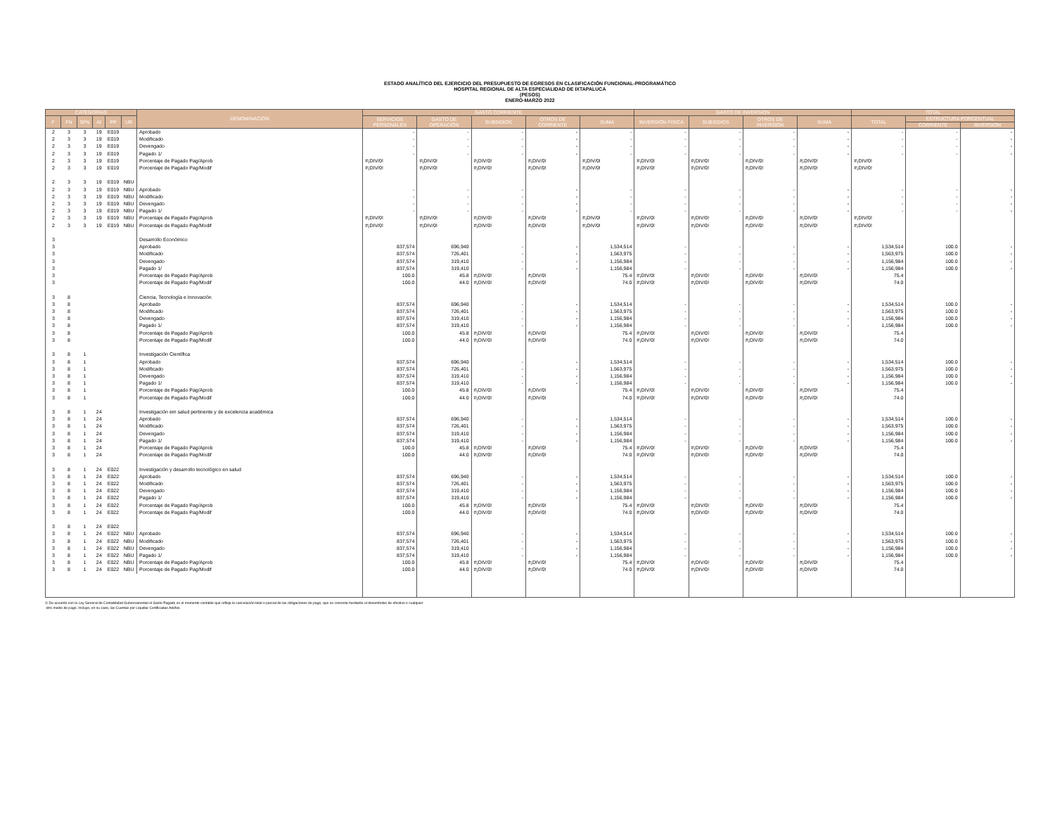ESTADO ANALÍTICO DEL EJERCICIO DEL PRESUPUESTO DE EGRESOS EN CLASIFICACIÓN FUNCIONAL-PROGRAMÁTICO
HOSPITAL REGIONAL DE ALTA ESPECIALIDAD DE IXTAPALUCA
(PESOS)
ENERO-MARZO 2022
| CATEGORÍAS | | | | | | DENOMINACIÓN | GASTO CORRIENTE | | | | | GASTO DE INVERSIÓN | | | | TOTAL | | |
| --- | --- | --- | --- | --- | --- | --- | --- | --- | --- | --- | --- | --- | --- | --- | --- | --- | --- | --- |
| F | FN | SFN | AI | PP | UR | | SERVICIOS PERSONALES | GASTO DE OPERACIÓN | SUBSIDIOS | OTROS DE CORRIENTE | SUMA | INVERSIÓN FÍSICA | SUBSIDIOS | OTROS DE INVERSIÓN | SUMA | TOTAL | ESTRUCTURA PORCENTUAL | |
| | | | | | | | | | | | | | | | | | CORRIENTE | INVERSIÓN |
| 2 | 3 | 3 | 19 | E019 | | Aprobado | - | - | - | - | - | - | - | - | - | - | - | - |
| 2 | 3 | 3 | 19 | E019 | | Modificado | - | - | - | - | - | - | - | - | - | - | - | - |
| 2 | 3 | 3 | 19 | E019 | | Devengado | - | - | - | - | - | - | - | - | - | - | - | - |
| 2 | 3 | 3 | 19 | E019 | | Pagado 1/ | - | - | - | - | - | - | - | - | - | - | - | - |
| 2 | 3 | 3 | 19 | E019 | | Porcentaje de Pagado Pag/Aprob | #¡DIV/0! | #¡DIV/0! | #¡DIV/0! | #¡DIV/0! | #¡DIV/0! | #¡DIV/0! | #¡DIV/0! | #¡DIV/0! | #¡DIV/0! | #¡DIV/0! | | |
| 2 | 3 | 3 | 19 | E019 | | Porcentaje de Pagado Pag/Modif | #¡DIV/0! | #¡DIV/0! | #¡DIV/0! | #¡DIV/0! | #¡DIV/0! | #¡DIV/0! | #¡DIV/0! | #¡DIV/0! | #¡DIV/0! | #¡DIV/0! | | |
| 2 | 3 | 3 | 19 | E019 | NBU | | | | | | | | | | | | | |
| 2 | 3 | 3 | 19 | E019 | NBU | Aprobado | - | - | - | - | - | - | - | - | - | - | - | - |
| 2 | 3 | 3 | 19 | E019 | NBU | Modificado | - | - | - | - | - | - | - | - | - | - | - | - |
| 2 | 3 | 3 | 19 | E019 | NBU | Devengado | - | - | - | - | - | - | - | - | - | - | - | - |
| 2 | 3 | 3 | 19 | E019 | NBU | Pagado 1/ | - | - | - | - | - | - | - | - | - | - | - | - |
| 2 | 3 | 3 | 19 | E019 | NBU | Porcentaje de Pagado Pag/Aprob | #¡DIV/0! | #¡DIV/0! | #¡DIV/0! | #¡DIV/0! | #¡DIV/0! | #¡DIV/0! | #¡DIV/0! | #¡DIV/0! | #¡DIV/0! | #¡DIV/0! | | |
| 2 | 3 | 3 | 19 | E019 | NBU | Porcentaje de Pagado Pag/Modif | #¡DIV/0! | #¡DIV/0! | #¡DIV/0! | #¡DIV/0! | #¡DIV/0! | #¡DIV/0! | #¡DIV/0! | #¡DIV/0! | #¡DIV/0! | #¡DIV/0! | | |
| 3 | | | | | | Desarrollo Económico | | | | | | | | | | | | |
| 3 | | | | | | Aprobado | 837,574 | 696,940 | - | - | 1,534,514 | - | - | - | - | 1,534,514 | 100.0 | - |
| 3 | | | | | | Modificado | 837,574 | 726,401 | - | - | 1,563,975 | - | - | - | - | 1,563,975 | 100.0 | - |
| 3 | | | | | | Devengado | 837,574 | 319,410 | - | - | 1,156,984 | - | - | - | - | 1,156,984 | 100.0 | - |
| 3 | | | | | | Pagado 1/ | 837,574 | 319,410 | - | - | 1,156,984 | - | - | - | - | 1,156,984 | 100.0 | - |
| 3 | | | | | | Porcentaje de Pagado Pag/Aprob | 100.0 | 45.8 | #¡DIV/0! | #¡DIV/0! | 75.4 | #¡DIV/0! | #¡DIV/0! | #¡DIV/0! | #¡DIV/0! | 75.4 | | |
| 3 | | | | | | Porcentaje de Pagado Pag/Modif | 100.0 | 44.0 | #¡DIV/0! | #¡DIV/0! | 74.0 | #¡DIV/0! | #¡DIV/0! | #¡DIV/0! | #¡DIV/0! | 74.0 | | |
| 3 | 8 | | | | | Ciencia, Tecnología e Innovación | | | | | | | | | | | | |
| 3 | 8 | | | | | Aprobado | 837,574 | 696,940 | - | - | 1,534,514 | - | - | - | - | 1,534,514 | 100.0 | - |
| 3 | 8 | | | | | Modificado | 837,574 | 726,401 | - | - | 1,563,975 | - | - | - | - | 1,563,975 | 100.0 | - |
| 3 | 8 | | | | | Devengado | 837,574 | 319,410 | - | - | 1,156,984 | - | - | - | - | 1,156,984 | 100.0 | - |
| 3 | 8 | | | | | Pagado 1/ | 837,574 | 319,410 | - | - | 1,156,984 | - | - | - | - | 1,156,984 | 100.0 | - |
| 3 | 8 | | | | | Porcentaje de Pagado Pag/Aprob | 100.0 | 45.8 | #¡DIV/0! | #¡DIV/0! | 75.4 | #¡DIV/0! | #¡DIV/0! | #¡DIV/0! | #¡DIV/0! | 75.4 | | |
| 3 | 8 | | | | | Porcentaje de Pagado Pag/Modif | 100.0 | 44.0 | #¡DIV/0! | #¡DIV/0! | 74.0 | #¡DIV/0! | #¡DIV/0! | #¡DIV/0! | #¡DIV/0! | 74.0 | | |
| 3 | 8 | 1 | | | | Investigación Científica | | | | | | | | | | | | |
| 3 | 8 | 1 | | | | Aprobado | 837,574 | 696,940 | - | - | 1,534,514 | - | - | - | - | 1,534,514 | 100.0 | - |
| 3 | 8 | 1 | | | | Modificado | 837,574 | 726,401 | - | - | 1,563,975 | - | - | - | - | 1,563,975 | 100.0 | - |
| 3 | 8 | 1 | | | | Devengado | 837,574 | 319,410 | - | - | 1,156,984 | - | - | - | - | 1,156,984 | 100.0 | - |
| 3 | 8 | 1 | | | | Pagado 1/ | 837,574 | 319,410 | - | - | 1,156,984 | - | - | - | - | 1,156,984 | 100.0 | - |
| 3 | 8 | 1 | | | | Porcentaje de Pagado Pag/Aprob | 100.0 | 45.8 | #¡DIV/0! | #¡DIV/0! | 75.4 | #¡DIV/0! | #¡DIV/0! | #¡DIV/0! | #¡DIV/0! | 75.4 | | |
| 3 | 8 | 1 | | | | Porcentaje de Pagado Pag/Modif | 100.0 | 44.0 | #¡DIV/0! | #¡DIV/0! | 74.0 | #¡DIV/0! | #¡DIV/0! | #¡DIV/0! | #¡DIV/0! | 74.0 | | |
| 3 | 8 | 1 | 24 | | | Investigación em salud pertinente y de excelencia académica | | | | | | | | | | | | |
| 3 | 8 | 1 | 24 | | | Aprobado | 837,574 | 696,940 | - | - | 1,534,514 | - | - | - | - | 1,534,514 | 100.0 | - |
| 3 | 8 | 1 | 24 | | | Modificado | 837,574 | 726,401 | - | - | 1,563,975 | - | - | - | - | 1,563,975 | 100.0 | - |
| 3 | 8 | 1 | 24 | | | Devengado | 837,574 | 319,410 | - | - | 1,156,984 | - | - | - | - | 1,156,984 | 100.0 | - |
| 3 | 8 | 1 | 24 | | | Pagado 1/ | 837,574 | 319,410 | - | - | 1,156,984 | - | - | - | - | 1,156,984 | 100.0 | - |
| 3 | 8 | 1 | 24 | | | Porcentaje de Pagado Pag/Aprob | 100.0 | 45.8 | #¡DIV/0! | #¡DIV/0! | 75.4 | #¡DIV/0! | #¡DIV/0! | #¡DIV/0! | #¡DIV/0! | 75.4 | | |
| 3 | 8 | 1 | 24 | | | Porcentaje de Pagado Pag/Modif | 100.0 | 44.0 | #¡DIV/0! | #¡DIV/0! | 74.0 | #¡DIV/0! | #¡DIV/0! | #¡DIV/0! | #¡DIV/0! | 74.0 | | |
| 3 | 8 | 1 | 24 | E022 | | Investigación y desarrollo tecnológico en salud | | | | | | | | | | | | |
| 3 | 8 | 1 | 24 | E022 | | Aprobado | 837,574 | 696,940 | - | - | 1,534,514 | - | - | - | - | 1,534,514 | 100.0 | - |
| 3 | 8 | 1 | 24 | E022 | | Modificado | 837,574 | 726,401 | - | - | 1,563,975 | - | - | - | - | 1,563,975 | 100.0 | - |
| 3 | 8 | 1 | 24 | E022 | | Devengado | 837,574 | 319,410 | - | - | 1,156,984 | - | - | - | - | 1,156,984 | 100.0 | - |
| 3 | 8 | 1 | 24 | E022 | | Pagado 1/ | 837,574 | 319,410 | - | - | 1,156,984 | - | - | - | - | 1,156,984 | 100.0 | - |
| 3 | 8 | 1 | 24 | E022 | | Porcentaje de Pagado Pag/Aprob | 100.0 | 45.8 | #¡DIV/0! | #¡DIV/0! | 75.4 | #¡DIV/0! | #¡DIV/0! | #¡DIV/0! | #¡DIV/0! | 75.4 | | |
| 3 | 8 | 1 | 24 | E022 | | Porcentaje de Pagado Pag/Modif | 100.0 | 44.0 | #¡DIV/0! | #¡DIV/0! | 74.0 | #¡DIV/0! | #¡DIV/0! | #¡DIV/0! | #¡DIV/0! | 74.0 | | |
| 3 | 8 | 1 | 24 | E022 | | | | | | | | | | | | | | |
| 3 | 8 | 1 | 24 | E022 | NBU | Aprobado | 837,574 | 696,940 | - | - | 1,534,514 | - | - | - | - | 1,534,514 | 100.0 | - |
| 3 | 8 | 1 | 24 | E022 | NBU | Modificado | 837,574 | 726,401 | - | - | 1,563,975 | - | - | - | - | 1,563,975 | 100.0 | - |
| 3 | 8 | 1 | 24 | E022 | NBU | Devengado | 837,574 | 319,410 | - | - | 1,156,984 | - | - | - | - | 1,156,984 | 100.0 | - |
| 3 | 8 | 1 | 24 | E022 | NBU | Pagado 1/ | 837,574 | 319,410 | - | - | 1,156,984 | - | - | - | - | 1,156,984 | 100.0 | - |
| 3 | 8 | 1 | 24 | E022 | NBU | Porcentaje de Pagado Pag/Aprob | 100.0 | 45.8 | #¡DIV/0! | #¡DIV/0! | 75.4 | #¡DIV/0! | #¡DIV/0! | #¡DIV/0! | #¡DIV/0! | 75.4 | | |
| 3 | 8 | 1 | 24 | E022 | NBU | Porcentaje de Pagado Pag/Modif | 100.0 | 44.0 | #¡DIV/0! | #¡DIV/0! | 74.0 | #¡DIV/0! | #¡DIV/0! | #¡DIV/0! | #¡DIV/0! | 74.0 | | |
1/ De acuerdo con la Ley General de Contabilidad Gubernamental el Gasto Pagado es el momento contable que refleja la cancelación total o parcial de las obligaciones de pago, que se concreta mediante el desembolso de efectivo o cualquier
otro medio de pago. Incluye, en su caso, las Cuentas por Liquidar Certificadas Adefas.